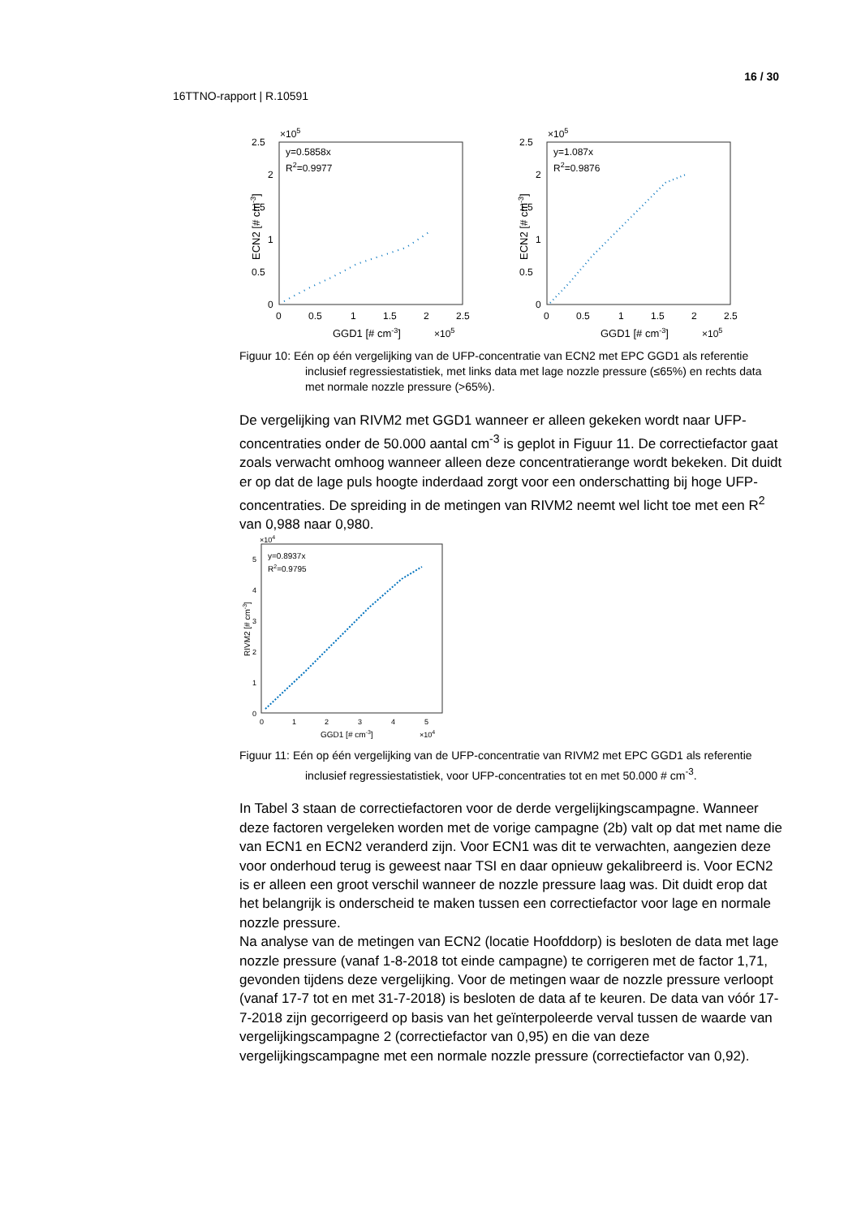16 / 30
16TTNO-rapport | R.10591
×105
y=0.5858x
R2=0.9977
2.5
2
1.5
1
0.5
0
0
0.5
1
1.5
2
2.5
GGD1 [# cm-3]
×105
ECN2 [# cm-3]
×105
y=1.087x
R2=0.9876
2.5
2
1.5
1
0.5
0
0
0.5
1
1.5
2
2.5
GGD1 [# cm-3]
×105
ECN2 [# cm-3]
Figuur 10: Eén op één vergelijking van de UFP-concentratie van ECN2 met EPC GGD1 als referentie inclusief regressiestatistiek, met links data met lage nozzle pressure (≤65%) en rechts data met normale nozzle pressure (>65%).
De vergelijking van RIVM2 met GGD1 wanneer er alleen gekeken wordt naar UFP-concentraties onder de 50.000 aantal cm<sup>-3</sup> is geplot in Figuur 11. De correctiefactor gaat zoals verwacht omhoog wanneer alleen deze concentratierange wordt bekeken. Dit duidt er op dat de lage puls hoogte inderdaad zorgt voor een onderschatting bij hoge UFP-concentraties. De spreiding in de metingen van RIVM2 neemt wel licht toe met een R<sup>2</sup> van 0,988 naar 0,980.
×104
y=0.8937x
R2=0.9795
5
4
3
2
1
0
0
1
2
3
4
5
GGD1 [# cm-3]
×104
RIVM2 [# cm-3]
Figuur 11: Eén op één vergelijking van de UFP-concentratie van RIVM2 met EPC GGD1 als referentie inclusief regressiestatistiek, voor UFP-concentraties tot en met 50.000 # cm<sup>-3</sup>.
In Tabel 3 staan de correctiefactoren voor de derde vergelijkingscampagne. Wanneer deze factoren vergeleken worden met de vorige campagne (2b) valt op dat met name die van ECN1 en ECN2 veranderd zijn. Voor ECN1 was dit te verwachten, aangezien deze voor onderhoud terug is geweest naar TSI en daar opnieuw gekalibreerd is. Voor ECN2 is er alleen een groot verschil wanneer de nozzle pressure laag was. Dit duidt erop dat het belangrijk is onderscheid te maken tussen een correctiefactor voor lage en normale nozzle pressure.
Na analyse van de metingen van ECN2 (locatie Hoofddorp) is besloten de data met lage nozzle pressure (vanaf 1-8-2018 tot einde campagne) te corrigeren met de factor 1,71, gevonden tijdens deze vergelijking. Voor de metingen waar de nozzle pressure verloopt (vanaf 17-7 tot en met 31-7-2018) is besloten de data af te keuren. De data van vóór 17-7-2018 zijn gecorrigeerd op basis van het geïnterpoleerde verval tussen de waarde van vergelijkingscampagne 2 (correctiefactor van 0,95) en die van deze vergelijkingscampagne met een normale nozzle pressure (correctiefactor van 0,92).